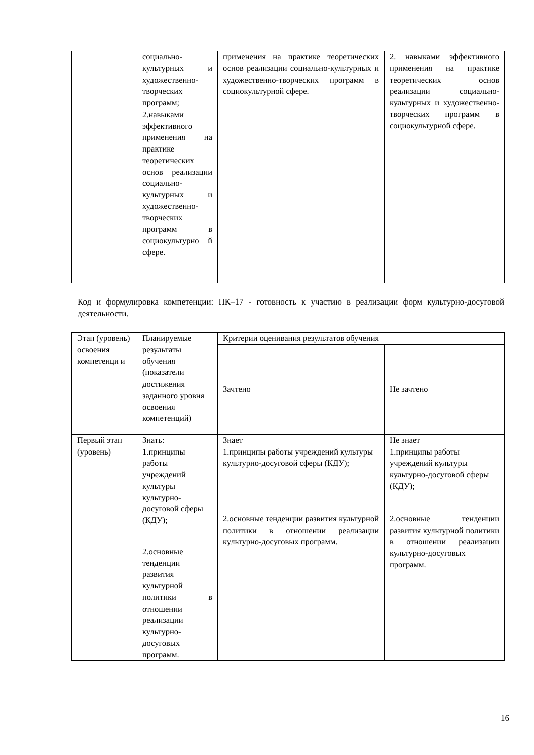| | социально-культурных и художественно-творческих программ; | применения на практике теоретических основ реализации социально-культурных и художественно-творческих программ в социокультурной сфере. | 2. навыками эффективного применения на практике теоретических основ реализации социально-культурных и художественно-творческих программ в социокультурной сфере. |
| | 2.навыками эффективного применения на практике теоретических основ реализации социально-культурных и художественно-творческих программ в социокультурно й сфере. | | |
Код и формулировка компетенции: ПК–17 - готовность к участию в реализации форм культурно-досуговой деятельности.
| Этап (уровень) освоения компетенци и | Планируемые результаты обучения (показатели достижения заданного уровня освоения компетенций) | Критерии оценивания результатов обучения | |
| --- | --- | --- | --- |
| | | Зачтено | Не зачтено |
| Первый этап (уровень) | Знать: 1.принципы работы учреждений культуры культурно-досуговой сферы (КДУ); | Знает 1.принципы работы учреждений культуры культурно-досуговой сферы (КДУ); | Не знает 1.принципы работы учреждений культуры культурно-досуговой сферы (КДУ); |
| | | 2.основные тенденции развития культурной политики в отношении реализации культурно-досуговых программ. | 2.основные тенденции развития культурной политики в отношении реализации культурно-досуговых программ. |
| | 2.основные тенденции развития культурной политики в отношении реализации культурно-досуговых программ. | | |
16